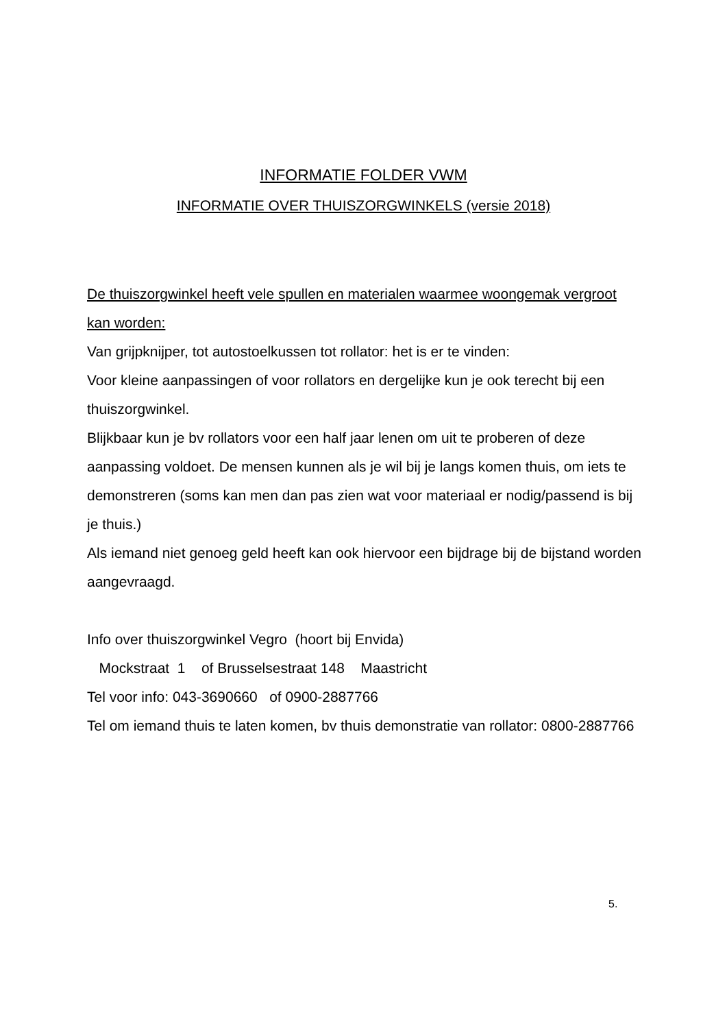INFORMATIE FOLDER VWM
INFORMATIE OVER THUISZORGWINKELS (versie 2018)
De thuiszorgwinkel heeft vele spullen en materialen waarmee woongemak vergroot kan worden:
Van grijpknijper, tot autostoelkussen tot rollator: het is er te vinden:
Voor kleine aanpassingen of voor rollators en dergelijke kun je ook terecht bij een thuiszorgwinkel.
Blijkbaar kun je bv rollators voor een half jaar lenen om uit te proberen of deze aanpassing voldoet. De mensen kunnen als je wil bij je langs komen thuis, om iets te demonstreren (soms kan men dan pas zien wat voor materiaal er nodig/passend is bij je thuis.)
Als iemand niet genoeg geld heeft kan ook hiervoor een bijdrage bij de bijstand worden aangevraagd.
Info over thuiszorgwinkel Vegro (hoort bij Envida)
Mockstraat 1 of Brusselsestraat 148 Maastricht
Tel voor info: 043-3690660 of 0900-2887766
Tel om iemand thuis te laten komen, bv thuis demonstratie van rollator: 0800-2887766
5.